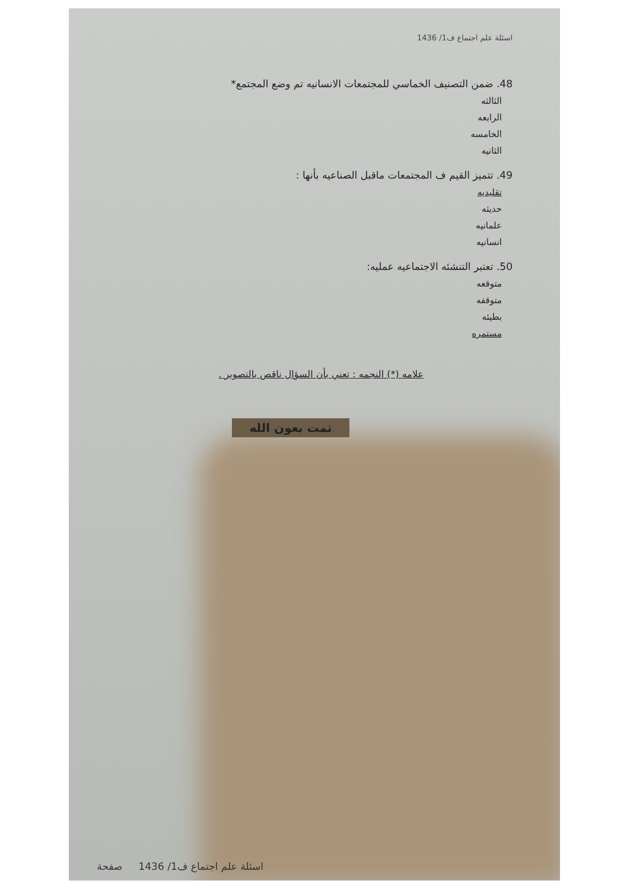اسئلة علم اجتماع ف1/ 1436
48. ضمن التصنيف الخماسي للمجتمعات الانسانيه تم وضع المجتمع*
الثالثه
الرابعه
الخامسه
الثانيه
49. تتميز القيم ف المجتمعات ماقبل الصناعيه بأنها :
تقليديه
حديثه
علمانيه
انسانيه
50. تعتبر التنشئه الاجتماعيه عمليه:
متوقعه
متوقفه
بطيئه
مستمره
علامه (*) النجمه : تعني بأن السؤال ناقص بالتصوير .
تمت بعون الله
اسئلة علم اجتماع ف1/ 1436 صفحة